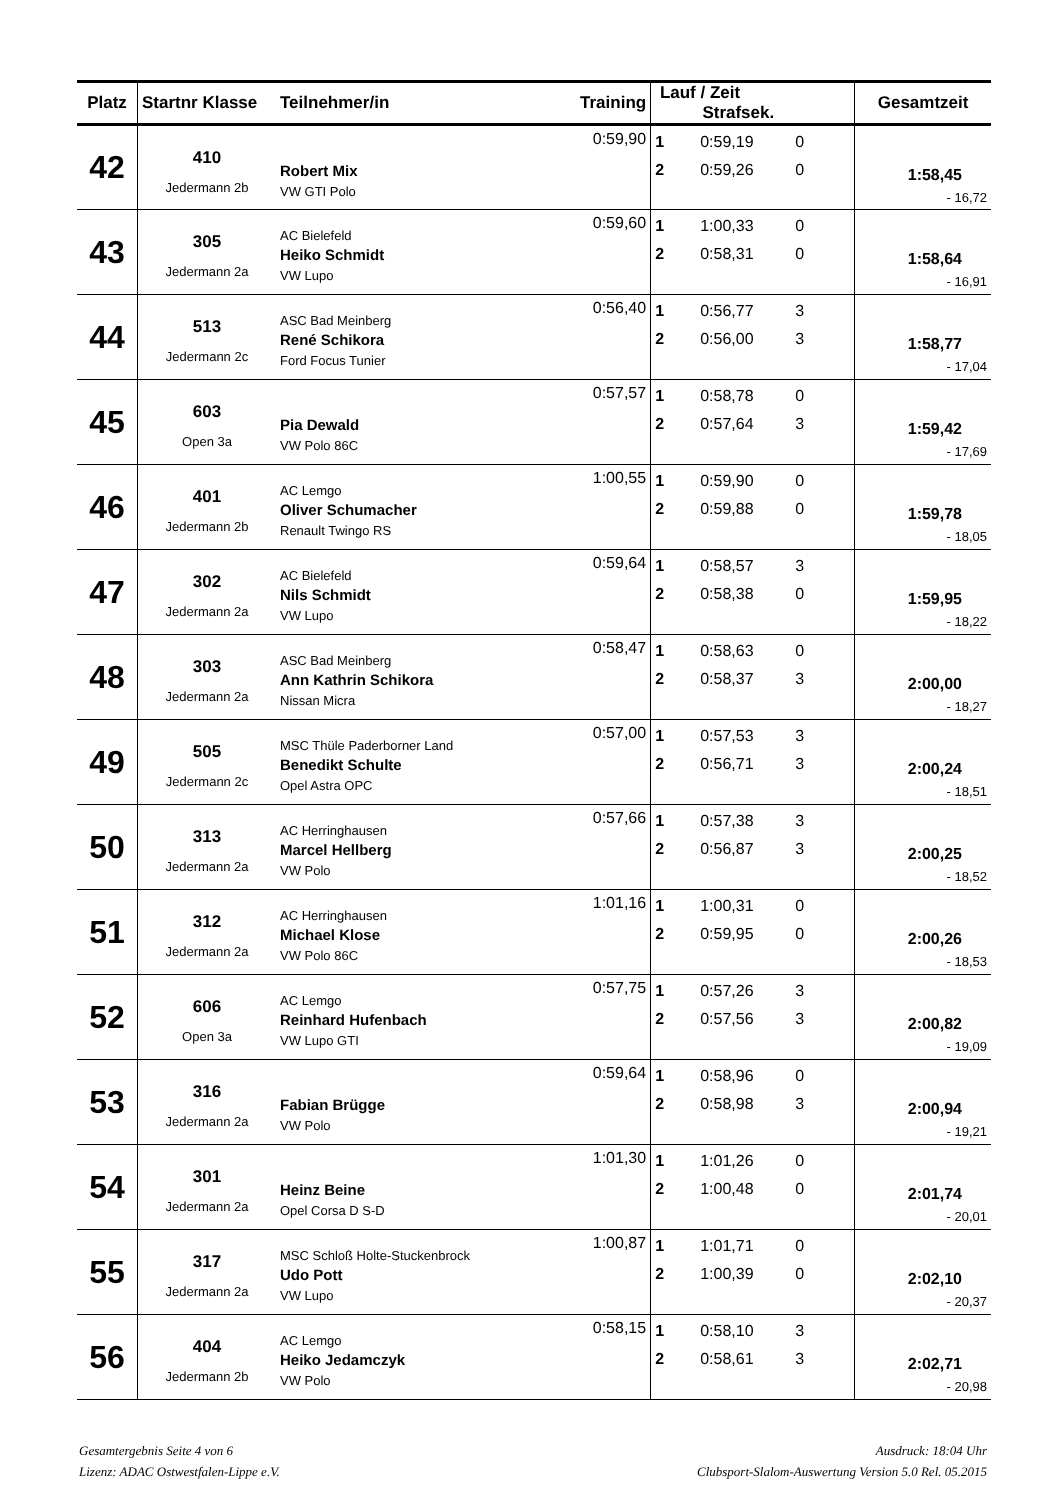| Platz | Startnr Klasse | Teilnehmer/in | Training | Lauf / Zeit Strafsek. | Gesamtzeit |
| --- | --- | --- | --- | --- | --- |
| 42 | 410 Jedermann 2b | Robert Mix VW GTI Polo | 0:59,90 | 1 0:59,19 0 2 0:59,26 0 | 1:58,45 - 16,72 |
| 43 | 305 Jedermann 2a | AC Bielefeld Heiko Schmidt VW Lupo | 0:59,60 | 1 1:00,33 0 2 0:58,31 0 | 1:58,64 - 16,91 |
| 44 | 513 Jedermann 2c | ASC Bad Meinberg René Schikora Ford Focus Tunier | 0:56,40 | 1 0:56,77 3 2 0:56,00 3 | 1:58,77 - 17,04 |
| 45 | 603 Open 3a | Pia Dewald VW Polo 86C | 0:57,57 | 1 0:58,78 0 2 0:57,64 3 | 1:59,42 - 17,69 |
| 46 | 401 Jedermann 2b | AC Lemgo Oliver Schumacher Renault Twingo RS | 1:00,55 | 1 0:59,90 0 2 0:59,88 0 | 1:59,78 - 18,05 |
| 47 | 302 Jedermann 2a | AC Bielefeld Nils Schmidt VW Lupo | 0:59,64 | 1 0:58,57 3 2 0:58,38 0 | 1:59,95 - 18,22 |
| 48 | 303 Jedermann 2a | ASC Bad Meinberg Ann Kathrin Schikora Nissan Micra | 0:58,47 | 1 0:58,63 0 2 0:58,37 3 | 2:00,00 - 18,27 |
| 49 | 505 Jedermann 2c | MSC Thüle Paderborner Land Benedikt Schulte Opel Astra OPC | 0:57,00 | 1 0:57,53 3 2 0:56,71 3 | 2:00,24 - 18,51 |
| 50 | 313 Jedermann 2a | AC Herringhausen Marcel Hellberg VW Polo | 0:57,66 | 1 0:57,38 3 2 0:56,87 3 | 2:00,25 - 18,52 |
| 51 | 312 Jedermann 2a | AC Herringhausen Michael Klose VW Polo 86C | 1:01,16 | 1 1:00,31 0 2 0:59,95 0 | 2:00,26 - 18,53 |
| 52 | 606 Open 3a | AC Lemgo Reinhard Hufenbach VW Lupo GTI | 0:57,75 | 1 0:57,26 3 2 0:57,56 3 | 2:00,82 - 19,09 |
| 53 | 316 Jedermann 2a | Fabian Brügge VW Polo | 0:59,64 | 1 0:58,96 0 2 0:58,98 3 | 2:00,94 - 19,21 |
| 54 | 301 Jedermann 2a | Heinz Beine Opel Corsa D S-D | 1:01,30 | 1 1:01,26 0 2 1:00,48 0 | 2:01,74 - 20,01 |
| 55 | 317 Jedermann 2a | MSC Schloß Holte-Stuckenbrock Udo Pott VW Lupo | 1:00,87 | 1 1:01,71 0 2 1:00,39 0 | 2:02,10 - 20,37 |
| 56 | 404 Jedermann 2b | AC Lemgo Heiko Jedamczyk VW Polo | 0:58,15 | 1 0:58,10 3 2 0:58,61 3 | 2:02,71 - 20,98 |
Gesamtergebnis Seite 4 von 6
Lizenz: ADAC Ostwestfalen-Lippe e.V.
Ausdruck: 18:04 Uhr
Clubsport-Slalom-Auswertung Version 5.0 Rel. 05.2015